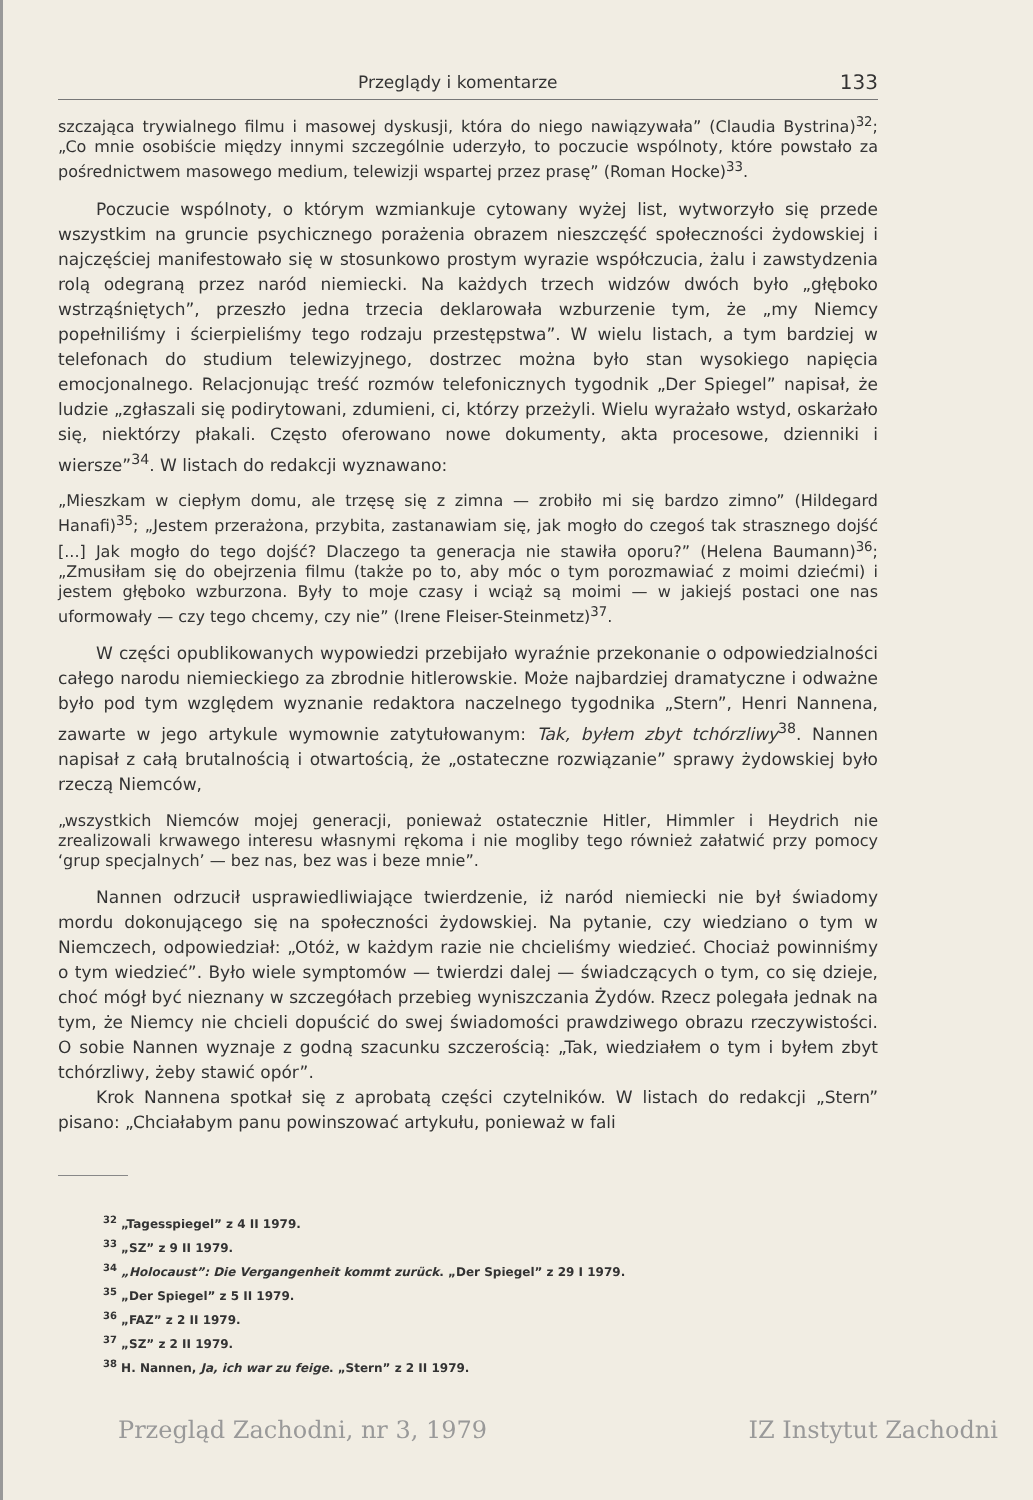Przeglądy i komentarze 133
szczająca trywialnego filmu i masowej dyskusji, która do niego nawiązywała” (Claudia Bystrina)<sup>32</sup>; „Co mnie osobiście między innymi szczególnie uderzyło, to poczucie wspólnoty, które powstało za pośrednictwem masowego medium, telewizji wspartej przez prasę” (Roman Hocke)<sup>33</sup>.
Poczucie wspólnoty, o którym wzmiankuje cytowany wyżej list, wytworzyło się przede wszystkim na gruncie psychicznego porażenia obrazem nieszczęść społeczności żydowskiej i najczęściej manifestowało się w stosunkowo prostym wyrazie współczucia, żalu i zawstydzenia rolą odegraną przez naród niemiecki. Na każdych trzech widzów dwóch było „głęboko wstrząśniętych”, przeszło jedna trzecia deklarowała wzburzenie tym, że „my Niemcy popełniliśmy i ścierpieliśmy tego rodzaju przestępstwa”. W wielu listach, a tym bardziej w telefonach do studium telewizyjnego, dostrzec można było stan wysokiego napięcia emocjonalnego. Relacjonując treść rozmów telefonicznych tygodnik „Der Spiegel” napisał, że ludzie „zgłaszali się podirytowani, zdumieni, ci, którzy przeżyli. Wielu wyrażało wstyd, oskarżało się, niektórzy płakali. Często oferowano nowe dokumenty, akta procesowe, dzienniki i wiersze”<sup>34</sup>. W listach do redakcji wyznawano:
„Mieszkam w ciepłym domu, ale trzęsę się z zimna — zrobiło mi się bardzo zimno” (Hildegard Hanafi)<sup>35</sup>; „Jestem przerażona, przybita, zastanawiam się, jak mogło do czegoś tak strasznego dojść [...] Jak mogło do tego dojść? Dlaczego ta generacja nie stawiła oporu?” (Helena Baumann)<sup>36</sup>; „Zmusiłam się do obejrzenia filmu (także po to, aby móc o tym porozmawiać z moimi dziećmi) i jestem głęboko wzburzona. Były to moje czasy i wciąż są moimi — w jakiejś postaci one nas uformowały — czy tego chcemy, czy nie” (Irene Fleiser-Steinmetz)<sup>37</sup>.
W części opublikowanych wypowiedzi przebijało wyraźnie przekonanie o odpowiedzialności całego narodu niemieckiego za zbrodnie hitlerowskie. Może najbardziej dramatyczne i odważne było pod tym względem wyznanie redaktora naczelnego tygodnika „Stern”, Henri Nannena, zawarte w jego artykule wymownie zatytułowanym: Tak, byłem zbyt tchórzliwy<sup>38</sup>. Nannen napisał z całą brutalnością i otwartością, że „ostateczne rozwiązanie” sprawy żydowskiej było rzeczą Niemców,
„wszystkich Niemców mojej generacji, ponieważ ostatecznie Hitler, Himmler i Heydrich nie zrealizowali krwawego interesu własnymi rękoma i nie mogliby tego również załatwić przy pomocy ‘grup specjalnych’ — bez nas, bez was i beze mnie”.
Nannen odrzucił usprawiedliwiające twierdzenie, iż naród niemiecki nie był świadomy mordu dokonującego się na społeczności żydowskiej. Na pytanie, czy wiedziano o tym w Niemczech, odpowiedział: „Otóż, w każdym razie nie chcieliśmy wiedzieć. Chociaż powinniśmy o tym wiedzieć”. Było wiele symptomów — twierdzi dalej — świadczących o tym, co się dzieje, choć mógł być nieznany w szczegółach przebieg wyniszczania Żydów. Rzecz polegała jednak na tym, że Niemcy nie chcieli dopuścić do swej świadomości prawdziwego obrazu rzeczywistości. O sobie Nannen wyznaje z godną szacunku szczerością: „Tak, wiedziałem o tym i byłem zbyt tchórzliwy, żeby stawić opór”.
Krok Nannena spotkał się z aprobatą części czytelników. W listach do redakcji „Stern” pisano: „Chciałabym panu powinszować artykułu, ponieważ w fali
<sup>32</sup> „Tagesspiegel” z 4 II 1979.
<sup>33</sup> „SZ” z 9 II 1979.
<sup>34</sup> „Holocaust”: Die Vergangenheit kommt zurück. „Der Spiegel” z 29 I 1979.
<sup>35</sup> „Der Spiegel” z 5 II 1979.
<sup>36</sup> „FAZ” z 2 II 1979.
<sup>37</sup> „SZ” z 2 II 1979.
<sup>38</sup> H. Nannen, Ja, ich war zu feige. „Stern” z 2 II 1979.
Przegląd Zachodni, nr 3, 1979 IZ Instytut Zachodni